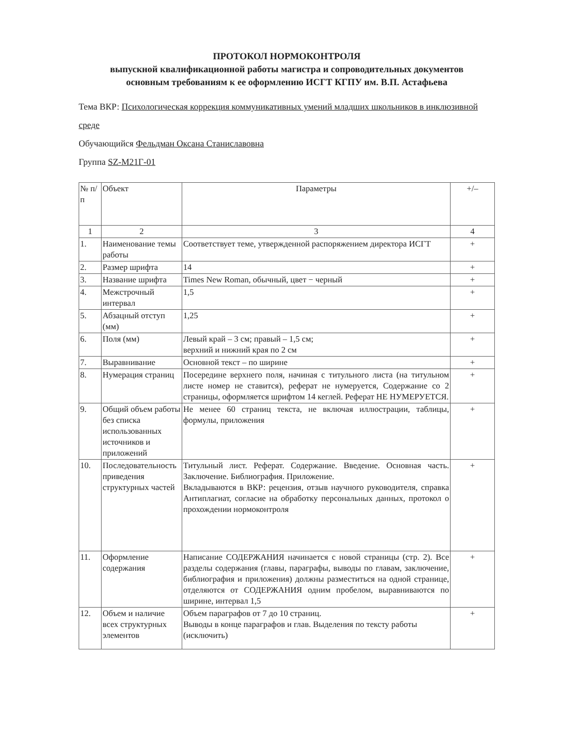ПРОТОКОЛ НОРМОКОНТРОЛЯ
выпускной квалификационной работы магистра и сопроводительных документов
основным требованиям к ее оформлению ИСГТ КГПУ им. В.П. Астафьева
Тема ВКР: Психологическая коррекция коммуникативных умений младших школьников в инклюзивной среде
Обучающийся Фельдман Оксана Станиславовна
Группа SZ-M21Г-01
| № п/п | Объект | Параметры | +/– |
| --- | --- | --- | --- |
| 1 | 2 | 3 | 4 |
| 1. | Наименование темы работы | Соответствует теме, утвержденной распоряжением директора ИСГТ | + |
| 2. | Размер шрифта | 14 | + |
| 3. | Название шрифта | Times New Roman, обычный, цвет − черный | + |
| 4. | Межстрочный интервал | 1,5 | + |
| 5. | Абзацный отступ (мм) | 1,25 | + |
| 6. | Поля (мм) | Левый край – 3 см; правый – 1,5 см; верхний и нижний края по 2 см | + |
| 7. | Выравнивание | Основной текст – по ширине | + |
| 8. | Нумерация страниц | Посередине верхнего поля, начиная с титульного листа (на титульном листе номер не ставится), реферат не нумеруется, Содержание со 2 страницы, оформляется шрифтом 14 кеглей. Реферат НЕ НУМЕРУЕТСЯ. | + |
| 9. | Общий объем работы без списка использованных источников и приложений | Не менее 60 страниц текста, не включая иллюстрации, таблицы, формулы, приложения | + |
| 10. | Последовательность приведения структурных частей | Титульный лист. Реферат. Содержание. Введение. Основная часть. Заключение. Библиография. Приложение. Вкладываются в ВКР: рецензия, отзыв научного руководителя, справка Антиплагиат, согласие на обработку персональных данных, протокол о прохождении нормоконтроля | + |
| 11. | Оформление содержания | Написание СОДЕРЖАНИЯ начинается с новой страницы (стр. 2). Все разделы содержания (главы, параграфы, выводы по главам, заключение, библиография и приложения) должны разместиться на одной странице, отделяются от СОДЕРЖАНИЯ одним пробелом, выравниваются по ширине, интервал 1,5 | + |
| 12. | Объем и наличие всех структурных элементов | Объем параграфов от 7 до 10 страниц. Выводы в конце параграфов и глав. Выделения по тексту работы (исключить) | + |